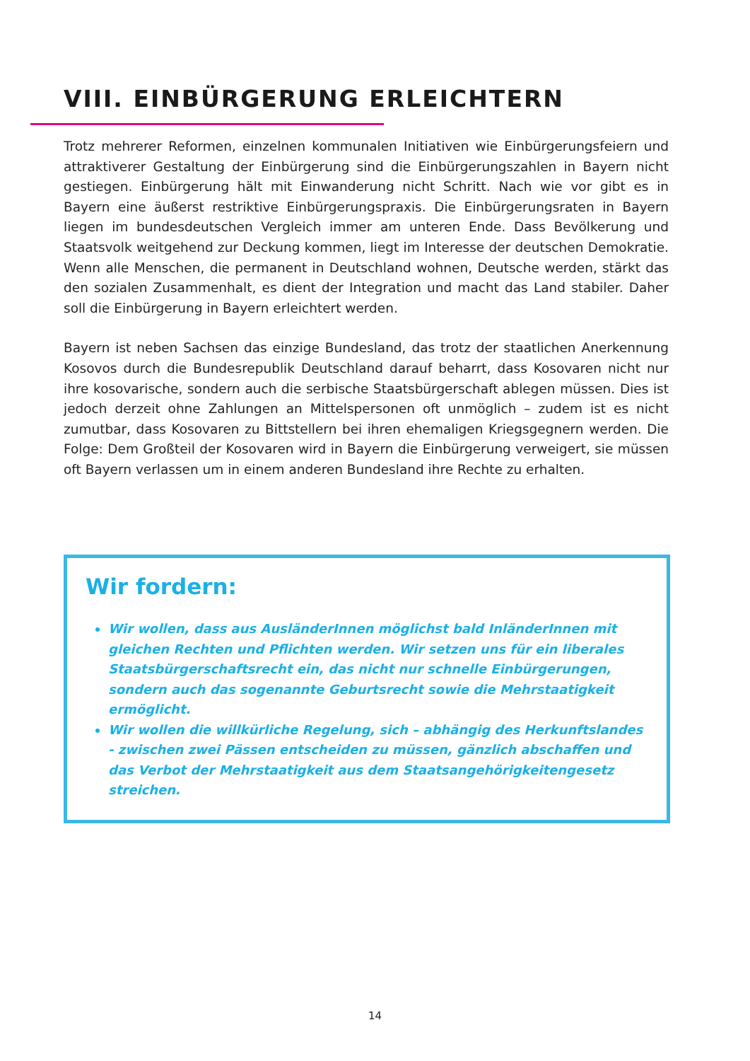VIII. EINBÜRGERUNG ERLEICHTERN
Trotz mehrerer Reformen, einzelnen kommunalen Initiativen wie Einbürgerungsfeiern und attraktiverer Gestaltung der Einbürgerung sind die Einbürgerungszahlen in Bayern nicht gestiegen. Einbürgerung hält mit Einwanderung nicht Schritt. Nach wie vor gibt es in Bayern eine äußerst restriktive Einbürgerungspraxis. Die Einbürgerungsraten in Bayern liegen im bundesdeutschen Vergleich immer am unteren Ende. Dass Bevölkerung und Staatsvolk weitgehend zur Deckung kommen, liegt im Interesse der deutschen Demokratie. Wenn alle Menschen, die permanent in Deutschland wohnen, Deutsche werden, stärkt das den sozialen Zusammenhalt, es dient der Integration und macht das Land stabiler. Daher soll die Einbürgerung in Bayern erleichtert werden.
Bayern ist neben Sachsen das einzige Bundesland, das trotz der staatlichen Anerkennung Kosovos durch die Bundesrepublik Deutschland darauf beharrt, dass Kosovaren nicht nur ihre kosovarische, sondern auch die serbische Staatsbürgerschaft ablegen müssen. Dies ist jedoch derzeit ohne Zahlungen an Mittelspersonen oft unmöglich – zudem ist es nicht zumutbar, dass Kosovaren zu Bittstellern bei ihren ehemaligen Kriegsgegnern werden. Die Folge: Dem Großteil der Kosovaren wird in Bayern die Einbürgerung verweigert, sie müssen oft Bayern verlassen um in einem anderen Bundesland ihre Rechte zu erhalten.
Wir fordern:
Wir wollen, dass aus AusländerInnen möglichst bald InländerInnen mit gleichen Rechten und Pflichten werden. Wir setzen uns für ein liberales Staatsbürgerschaftsrecht ein, das nicht nur schnelle Einbürgerungen, sondern auch das sogenannte Geburtsrecht sowie die Mehrstaatigkeit ermöglicht.
Wir wollen die willkürliche Regelung, sich – abhängig des Herkunftslandes - zwischen zwei Pässen entscheiden zu müssen, gänzlich abschaffen und das Verbot der Mehrstaatigkeit aus dem Staatsangehörigkeitengesetz streichen.
14